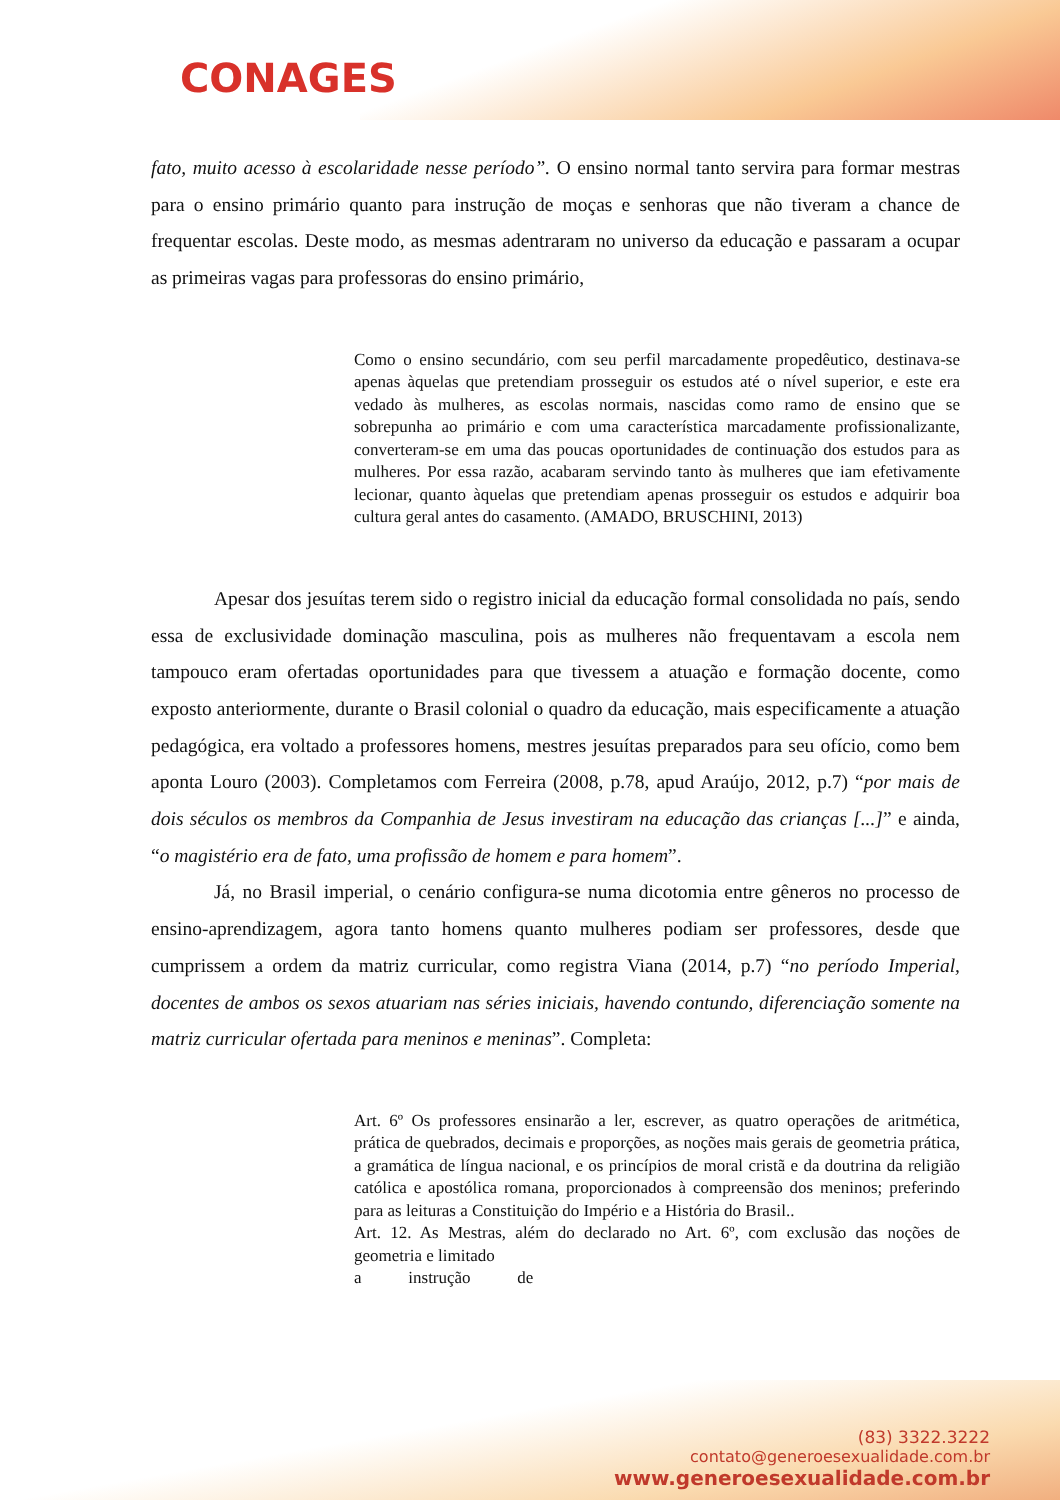CONAGES
fato, muito acesso à escolaridade nesse período”. O ensino normal tanto servira para formar mestras para o ensino primário quanto para instrução de moças e senhoras que não tiveram a chance de frequentar escolas. Deste modo, as mesmas adentraram no universo da educação e passaram a ocupar as primeiras vagas para professoras do ensino primário,
Como o ensino secundário, com seu perfil marcadamente propedêutico, destinava-se apenas àquelas que pretendiam prosseguir os estudos até o nível superior, e este era vedado às mulheres, as escolas normais, nascidas como ramo de ensino que se sobrepunha ao primário e com uma característica marcadamente profissionalizante, converteram-se em uma das poucas oportunidades de continuação dos estudos para as mulheres. Por essa razão, acabaram servindo tanto às mulheres que iam efetivamente lecionar, quanto àquelas que pretendiam apenas prosseguir os estudos e adquirir boa cultura geral antes do casamento. (AMADO, BRUSCHINI, 2013)
Apesar dos jesuítas terem sido o registro inicial da educação formal consolidada no país, sendo essa de exclusividade dominação masculina, pois as mulheres não frequentavam a escola nem tampouco eram ofertadas oportunidades para que tivessem a atuação e formação docente, como exposto anteriormente, durante o Brasil colonial o quadro da educação, mais especificamente a atuação pedagógica, era voltado a professores homens, mestres jesuítas preparados para seu ofício, como bem aponta Louro (2003). Completamos com Ferreira (2008, p.78, apud Araújo, 2012, p.7) “por mais de dois séculos os membros da Companhia de Jesus investiram na educação das crianças [...]” e ainda, “o magistério era de fato, uma profissão de homem e para homem”.
Já, no Brasil imperial, o cenário configura-se numa dicotomia entre gêneros no processo de ensino-aprendizagem, agora tanto homens quanto mulheres podiam ser professores, desde que cumprissem a ordem da matriz curricular, como registra Viana (2014, p.7) “no período Imperial, docentes de ambos os sexos atuariam nas séries iniciais, havendo contundo, diferenciação somente na matriz curricular ofertada para meninos e meninas”. Completa:
Art. 6º Os professores ensinarão a ler, escrever, as quatro operações de aritmética, prática de quebrados, decimais e proporções, as noções mais gerais de geometria prática, a gramática de língua nacional, e os princípios de moral cristã e da doutrina da religião católica e apostólica romana, proporcionados à compreensão dos meninos; preferindo para as leituras a Constituição do Império e a História do Brasil..
Art. 12. As Mestras, além do declarado no Art. 6º, com exclusão das noções de geometria e limitado
a instrução de
(83) 3322.3222
contato@generoesexualidade.com.br
www.generoesexualidade.com.br